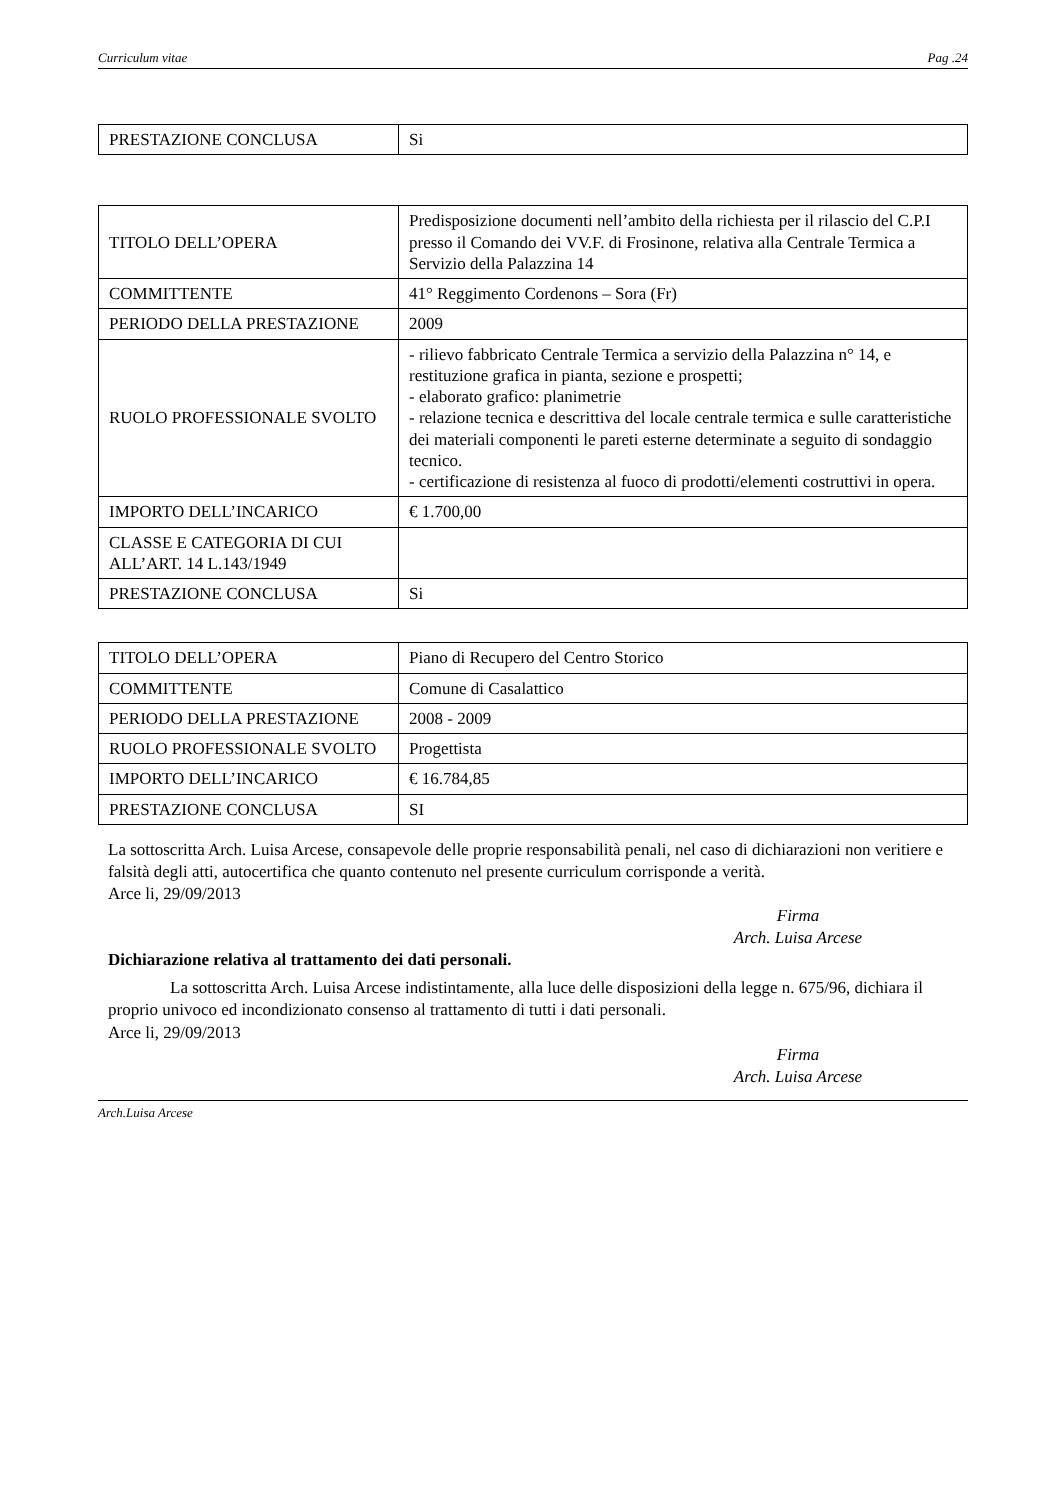Curriculum vitae Pag .24
| PRESTAZIONE CONCLUSA | Si |
| TITOLO DELL’OPERA | Predisposizione documenti nell’ambito della richiesta per il rilascio del C.P.I presso il Comando dei VV.F. di Frosinone, relativa alla Centrale Termica a Servizio della Palazzina 14 |
| COMMITTENTE | 41° Reggimento Cordenons – Sora (Fr) |
| PERIODO DELLA PRESTAZIONE | 2009 |
| RUOLO PROFESSIONALE SVOLTO | - rilievo fabbricato Centrale Termica a servizio della Palazzina n° 14, e restituzione grafica in pianta, sezione e prospetti; - elaborato grafico: planimetrie - relazione tecnica e descrittiva del locale centrale termica e sulle caratteristiche dei materiali componenti le pareti esterne determinate a seguito di sondaggio tecnico. - certificazione di resistenza al fuoco di prodotti/elementi costruttivi in opera. |
| IMPORTO DELL’INCARICO | € 1.700,00 |
| CLASSE E CATEGORIA DI CUI ALL’ART. 14 L.143/1949 | |
| PRESTAZIONE CONCLUSA | Si |
| TITOLO DELL’OPERA | Piano di Recupero del Centro Storico |
| COMMITTENTE | Comune di Casalattico |
| PERIODO DELLA PRESTAZIONE | 2008 - 2009 |
| RUOLO PROFESSIONALE SVOLTO | Progettista |
| IMPORTO DELL’INCARICO | € 16.784,85 |
| PRESTAZIONE CONCLUSA | SI |
La sottoscritta Arch. Luisa Arcese, consapevole delle proprie responsabilità penali, nel caso di dichiarazioni non veritiere e falsità degli atti, autocertifica che quanto contenuto nel presente curriculum corrisponde a verità.
Arce li, 29/09/2013
Firma
Arch. Luisa Arcese
Dichiarazione relativa al trattamento dei dati personali.
La sottoscritta Arch. Luisa Arcese indistintamente, alla luce delle disposizioni della legge n. 675/96, dichiara il proprio univoco ed incondizionato consenso al trattamento di tutti i dati personali.
Arce li, 29/09/2013
Firma
Arch. Luisa Arcese
Arch.Luisa Arcese